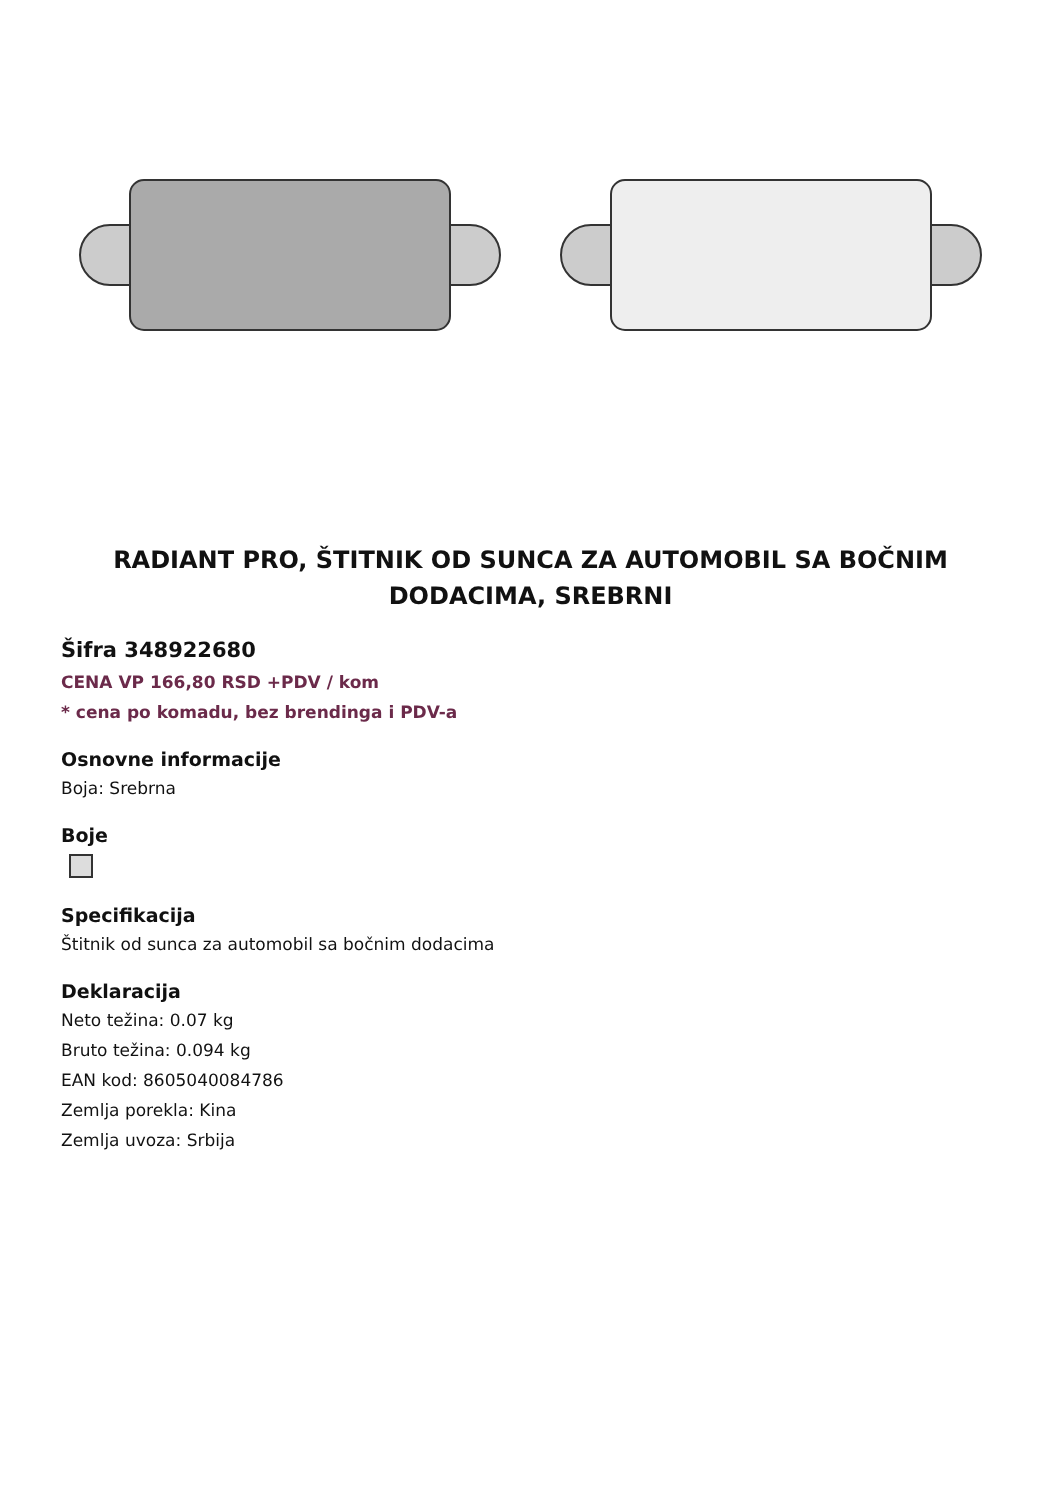RADIANT PRO, ŠTITNIK OD SUNCA ZA AUTOMOBIL SA BOČNIM DODACIMA, SREBRNI
Šifra 348922680
CENA VP 166,80 RSD +PDV / kom
* cena po komadu, bez brendinga i PDV-a
Osnovne informacije
Boja: Srebrna
Boje
Specifikacija
Štitnik od sunca za automobil sa bočnim dodacima
Deklaracija
Neto težina: 0.07 kg
Bruto težina: 0.094 kg
EAN kod: 8605040084786
Zemlja porekla: Kina
Zemlja uvoza: Srbija